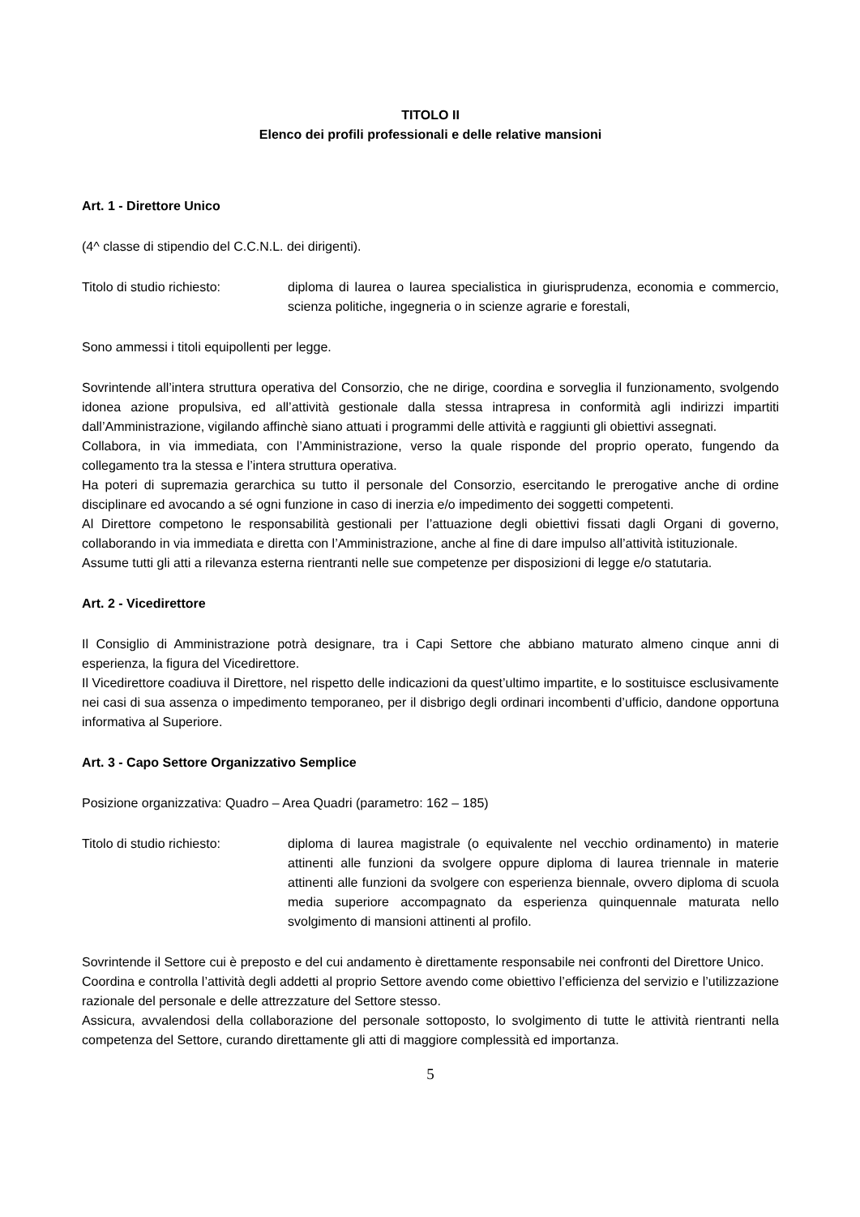TITOLO II
Elenco dei profili professionali e delle relative mansioni
Art. 1 - Direttore Unico
(4^ classe di stipendio del C.C.N.L. dei dirigenti).
Titolo di studio richiesto:
diploma di laurea o laurea specialistica in giurisprudenza, economia e commercio, scienza politiche, ingegneria o in scienze agrarie e forestali,
Sono ammessi i titoli equipollenti per legge.
Sovrintende all’intera struttura operativa del Consorzio, che ne dirige, coordina e sorveglia il funzionamento, svolgendo idonea azione propulsiva, ed all’attività gestionale dalla stessa intrapresa in conformità agli indirizzi impartiti dall’Amministrazione, vigilando affinchè siano attuati i programmi delle attività e raggiunti gli obiettivi assegnati.
Collabora, in via immediata, con l’Amministrazione, verso la quale risponde del proprio operato, fungendo da collegamento tra la stessa e l’intera struttura operativa.
Ha poteri di supremazia gerarchica su tutto il personale del Consorzio, esercitando le prerogative anche di ordine disciplinare ed avocando a sé ogni funzione in caso di inerzia e/o impedimento dei soggetti competenti.
Al Direttore competono le responsabilità gestionali per l’attuazione degli obiettivi fissati dagli Organi di governo, collaborando in via immediata e diretta con l’Amministrazione, anche al fine di dare impulso all’attività istituzionale.
Assume tutti gli atti a rilevanza esterna rientranti nelle sue competenze per disposizioni di legge e/o statutaria.
Art. 2 - Vicedirettore
Il Consiglio di Amministrazione potrà designare, tra i Capi Settore che abbiano maturato almeno cinque anni di esperienza, la figura del Vicedirettore.
Il Vicedirettore coadiuva il Direttore, nel rispetto delle indicazioni da quest’ultimo impartite, e lo sostituisce esclusivamente nei casi di sua assenza o impedimento temporaneo, per il disbrigo degli ordinari incombenti d’ufficio, dandone opportuna informativa al Superiore.
Art. 3 - Capo Settore Organizzativo Semplice
Posizione organizzativa: Quadro – Area Quadri (parametro: 162 – 185)
Titolo di studio richiesto:
diploma di laurea magistrale (o equivalente nel vecchio ordinamento) in materie attinenti alle funzioni da svolgere oppure diploma di laurea triennale in materie attinenti alle funzioni da svolgere con esperienza biennale, ovvero diploma di scuola media superiore accompagnato da esperienza quinquennale maturata nello svolgimento di mansioni attinenti al profilo.
Sovrintende il Settore cui è preposto e del cui andamento è direttamente responsabile nei confronti del Direttore Unico.
Coordina e controlla l’attività degli addetti al proprio Settore avendo come obiettivo l’efficienza del servizio e l’utilizzazione razionale del personale e delle attrezzature del Settore stesso.
Assicura, avvalendosi della collaborazione del personale sottoposto, lo svolgimento di tutte le attività rientranti nella competenza del Settore, curando direttamente gli atti di maggiore complessità ed importanza.
5